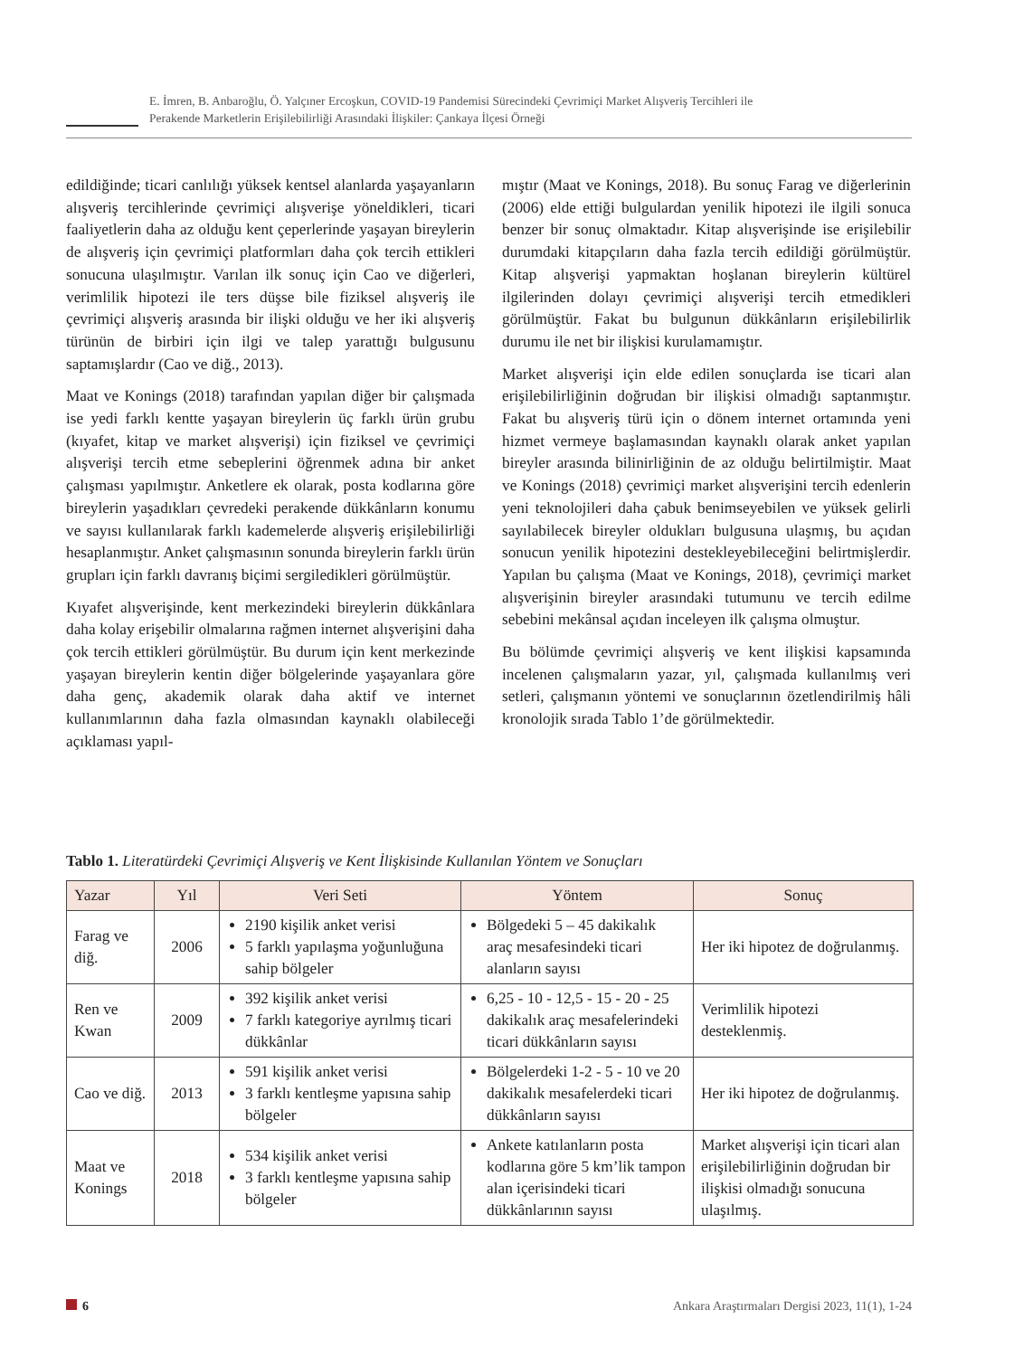E. İmren, B. Anbaroğlu, Ö. Yalçıner Ercoşkun, COVID-19 Pandemisi Sürecindeki Çevrimiçi Market Alışveriş Tercihleri ile
Perakende Marketlerin Erişilebilirliği Arasındaki İlişkiler: Çankaya İlçesi Örneği
edildiğinde; ticari canlılığı yüksek kentsel alanlarda yaşayanların alışveriş tercihlerinde çevrimiçi alışverişe yöneldikleri, ticari faaliyetlerin daha az olduğu kent çeperlerinde yaşayan bireylerin de alışveriş için çevrimiçi platformları daha çok tercih ettikleri sonucuna ulaşılmıştır. Varılan ilk sonuç için Cao ve diğerleri, verimlilik hipotezi ile ters düşse bile fiziksel alışveriş ile çevrimiçi alışveriş arasında bir ilişki olduğu ve her iki alışveriş türünün de birbiri için ilgi ve talep yarattığı bulgusunu saptamışlardır (Cao ve diğ., 2013).
Maat ve Konings (2018) tarafından yapılan diğer bir çalışmada ise yedi farklı kentte yaşayan bireylerin üç farklı ürün grubu (kıyafet, kitap ve market alışverişi) için fiziksel ve çevrimiçi alışverişi tercih etme sebeplerini öğrenmek adına bir anket çalışması yapılmıştır. Anketlere ek olarak, posta kodlarına göre bireylerin yaşadıkları çevredeki perakende dükkânların konumu ve sayısı kullanılarak farklı kademelerde alışveriş erişilebilirliği hesaplanmıştır. Anket çalışmasının sonunda bireylerin farklı ürün grupları için farklı davranış biçimi sergiledikleri görülmüştür.
Kıyafet alışverişinde, kent merkezindeki bireylerin dükkânlara daha kolay erişebilir olmalarına rağmen internet alışverişini daha çok tercih ettikleri görülmüştür. Bu durum için kent merkezinde yaşayan bireylerin kentin diğer bölgelerinde yaşayanlara göre daha genç, akademik olarak daha aktif ve internet kullanımlarının daha fazla olmasından kaynaklı olabileceği açıklaması yapıl-
mıştır (Maat ve Konings, 2018). Bu sonuç Farag ve diğerlerinin (2006) elde ettiği bulgulardan yenilik hipotezi ile ilgili sonuca benzer bir sonuç olmaktadır. Kitap alışverişinde ise erişilebilir durumdaki kitapçıların daha fazla tercih edildiği görülmüştür. Kitap alışverişi yapmaktan hoşlanan bireylerin kültürel ilgilerinden dolayı çevrimiçi alışverişi tercih etmedikleri görülmüştür. Fakat bu bulgunun dükkânların erişilebilirlik durumu ile net bir ilişkisi kurulamamıştır.
Market alışverişi için elde edilen sonuçlarda ise ticari alan erişilebilirliğinin doğrudan bir ilişkisi olmadığı saptanmıştır. Fakat bu alışveriş türü için o dönem internet ortamında yeni hizmet vermeye başlamasından kaynaklı olarak anket yapılan bireyler arasında bilinirliğinin de az olduğu belirtilmiştir. Maat ve Konings (2018) çevrimiçi market alışverişini tercih edenlerin yeni teknolojileri daha çabuk benimseyebilen ve yüksek gelirli sayılabilecek bireyler oldukları bulgusuna ulaşmış, bu açıdan sonucun yenilik hipotezini destekleyebileceğini belirtmişlerdir. Yapılan bu çalışma (Maat ve Konings, 2018), çevrimiçi market alışverişinin bireyler arasındaki tutumunu ve tercih edilme sebebini mekânsal açıdan inceleyen ilk çalışma olmuştur.
Bu bölümde çevrimiçi alışveriş ve kent ilişkisi kapsamında incelenen çalışmaların yazar, yıl, çalışmada kullanılmış veri setleri, çalışmanın yöntemi ve sonuçlarının özetlendirilmiş hâli kronolojik sırada Tablo 1’de görülmektedir.
Tablo 1. Literatürdeki Çevrimiçi Alışveriş ve Kent İlişkisinde Kullanılan Yöntem ve Sonuçları
| Yazar | Yıl | Veri Seti | Yöntem | Sonuç |
| --- | --- | --- | --- | --- |
| Farag ve diğ. | 2006 | 2190 kişilik anket verisi 5 farklı yapılaşma yoğunluğuna sahip bölgeler | Bölgedeki 5 – 45 dakikalık araç mesafesindeki ticari alanların sayısı | Her iki hipotez de doğrulanmış. |
| Ren ve Kwan | 2009 | 392 kişilik anket verisi 7 farklı kategoriye ayrılmış ticari dükkânlar | 6,25 - 10 - 12,5 - 15 - 20 - 25 dakikalık araç mesafelerindeki ticari dükkânların sayısı | Verimlilik hipotezi desteklenmiş. |
| Cao ve diğ. | 2013 | 591 kişilik anket verisi 3 farklı kentleşme yapısına sahip bölgeler | Bölgelerdeki 1-2 - 5 - 10 ve 20 dakikalık mesafelerdeki ticari dükkânların sayısı | Her iki hipotez de doğrulanmış. |
| Maat ve Konings | 2018 | 534 kişilik anket verisi 3 farklı kentleşme yapısına sahip bölgeler | Ankete katılanların posta kodlarına göre 5 km’lik tampon alan içerisindeki ticari dükkânlarının sayısı | Market alışverişi için ticari alan erişilebilirliğinin doğrudan bir ilişkisi olmadığı sonucuna ulaşılmış. |
6 Ankara Araştırmaları Dergisi 2023, 11(1), 1-24